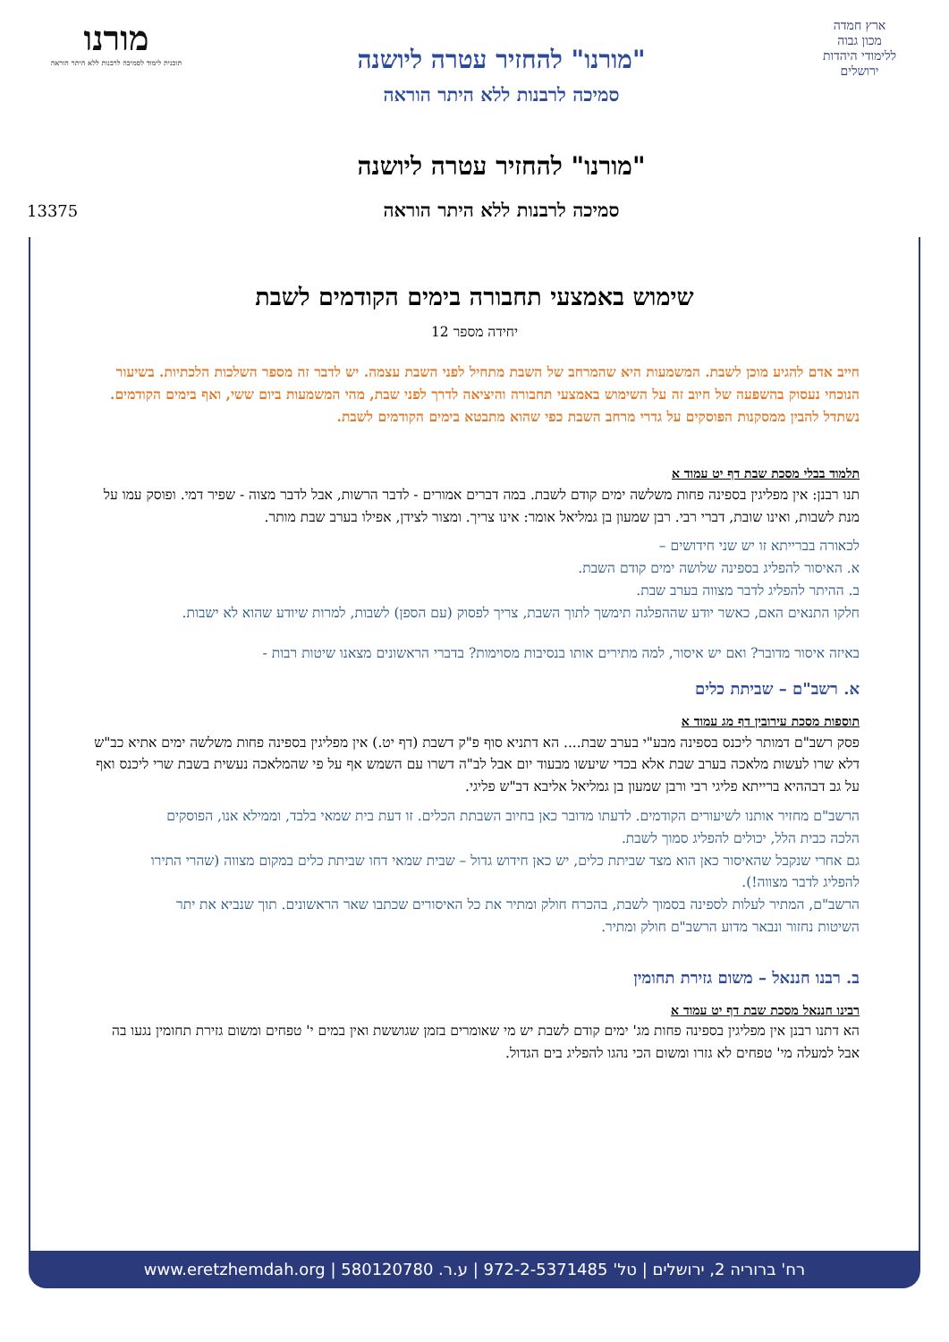ארץ חמדה
מכון גבוה
ללימודי היהדות
ירושלים
"מורנו" להחזיר עטרה ליושנה
סמיכה לרבנות ללא היתר הוראה
"מורנו" להחזיר עטרה ליושנה
סמיכה לרבנות ללא היתר הוראה
מורנו
תוכנית לימוד לסמיכה לרבנות ללא היתר הוראה
13375
שימוש באמצעי תחבורה בימים הקודמים לשבת
יחידה מספר 12
חייב אדם להגיע מוכן לשבת. המשמעות היא שהמרחב של השבת מתחיל לפני השבת עצמה. יש לדבר זה מספר השלכות הלכתיות. בשיעור הנוכחי נעסוק בהשפעה של חיוב זה על השימוש באמצעי תחבורה והיציאה לדרך לפני שבת, מהי המשמעות ביום ששי, ואף בימים הקודמים. נשתדל להבין ממסקנות הפוסקים על גדרי מרחב השבת כפי שהוא מתבטא בימים הקודמים לשבת.
תלמוד בבלי מסכת שבת דף יט עמוד א
תנו רבנן: אין מפליגין בספינה פחות משלשה ימים קודם לשבת. במה דברים אמורים - לדבר הרשות, אבל לדבר מצוה - שפיר דמי. ופוסק עמו על מנת לשבות, ואינו שובת, דברי רבי. רבן שמעון בן גמליאל אומר: אינו צריך. ומצור לצידן, אפילו בערב שבת מותר.
לכאורה בברייתא זו יש שני חידושים –
א. האיסור להפליג בספינה שלושה ימים קודם השבת.
ב. ההיתר להפליג לדבר מצווה בערב שבת.
חלקו התנאים האם, כאשר יודע שההפלגה תימשך לתוך השבת, צריך לפסוק (עם הספן) לשבות, למרות שיודע שהוא לא ישבות.
באיזה איסור מדובר? ואם יש איסור, למה מתירים אותו בנסיבות מסוימות? בדברי הראשונים מצאנו שיטות רבות -
א. רשב"ם – שביתת כלים
תוספות מסכת עירובין דף מג עמוד א
פסק רשב"ם דמותר ליכנס בספינה מבע"י בערב שבת.... הא דתניא סוף פ"ק דשבת (דף יט.) אין מפליגין בספינה פחות משלשה ימים אתיא כב"ש דלא שרו לעשות מלאכה בערב שבת אלא בכדי שיעשו מבעוד יום אבל לב"ה דשרו עם השמש אף על פי שהמלאכה נעשית בשבת שרי ליכנס ואף על גב דבההיא ברייתא פליגי רבי ורבן שמעון בן גמליאל אליבא דב"ש פליגי.
הרשב"ם מחזיר אותנו לשיעורים הקודמים. לדעתו מדובר כאן בחיוב השבתת הכלים. זו דעת בית שמאי בלבד, וממילא אנו, הפוסקים הלכה כבית הלל, יכולים להפליג סמוך לשבת.
גם אחרי שנקבל שהאיסור כאן הוא מצד שביתת כלים, יש כאן חידוש גדול – שבית שמאי דחו שביתת כלים במקום מצווה (שהרי התירו להפליג לדבר מצווה!).
הרשב"ם, המתיר לעלות לספינה בסמוך לשבת, בהכרח חולק ומתיר את כל האיסורים שכתבו שאר הראשונים. תוך שנביא את יתר השיטות נחזור ונבאר מדוע הרשב"ם חולק ומתיר.
ב. רבנו חננאל – משום גזירת תחומין
רבינו חננאל מסכת שבת דף יט עמוד א
הא דתנו רבנן אין מפליגין בספינה פחות מג' ימים קודם לשבת יש מי שאומרים בזמן שגוששת ואין במים י' טפחים ומשום גזירת תחומין נגעו בה אבל למעלה מי' טפחים לא גזרו ומשום הכי נהגו להפליג בים הגדול.
רח' ברוריה 2, ירושלים | טל' 972-2-5371485 | ע.ר. 580120780 | www.eretzhemdah.org